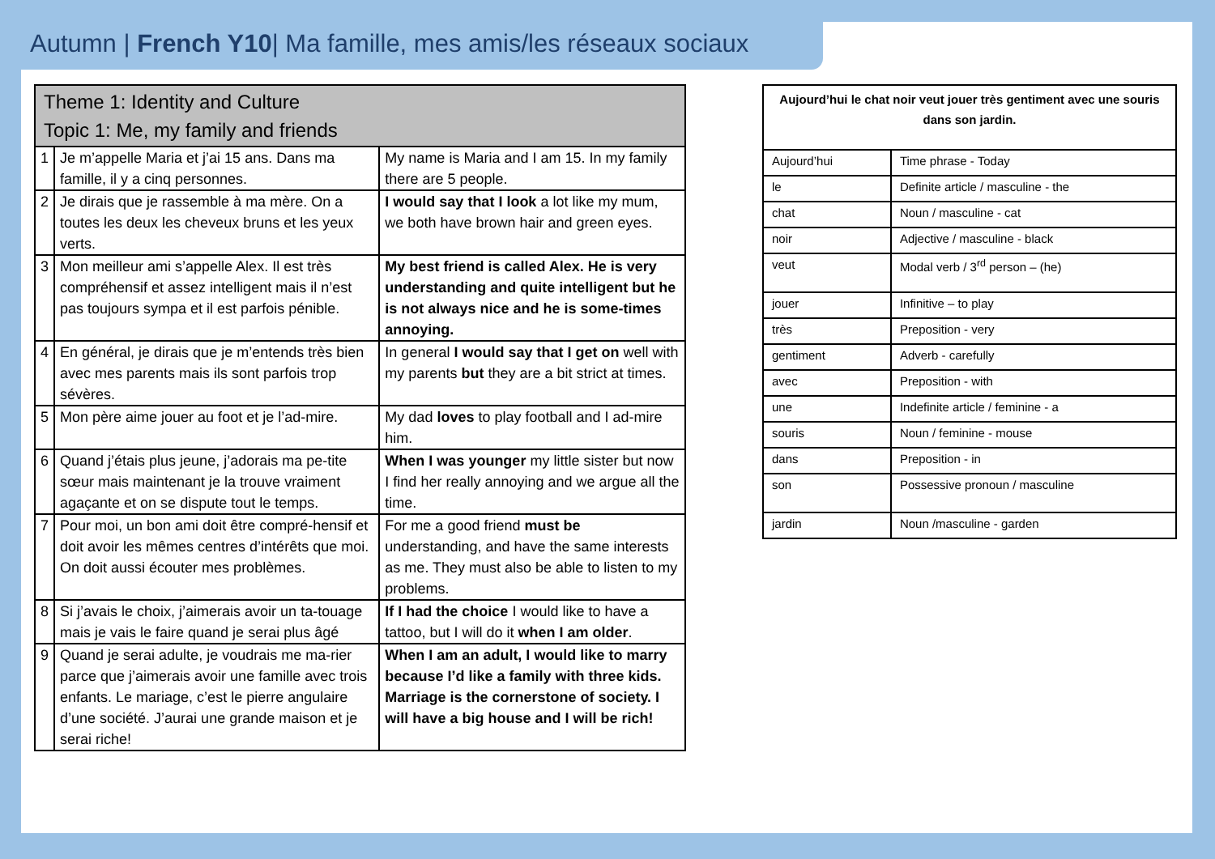Autumn | French Y10| Ma famille, mes amis/les réseaux sociaux
| Theme 1: Identity and Culture Topic 1: Me, my family and friends | | |
| 1 | Je m’appelle Maria et j’ai 15 ans. Dans ma famille, il y a cinq personnes. | My name is Maria and I am 15. In my family there are 5 people. |
| 2 | Je dirais que je rassemble à ma mère. On a toutes les deux les cheveux bruns et les yeux verts. | I would say that I look a lot like my mum, we both have brown hair and green eyes. |
| 3 | Mon meilleur ami s’appelle Alex. Il est très compréhensif et assez intelligent mais il n’est pas toujours sympa et il est parfois pénible. | My best friend is called Alex. He is very understanding and quite intelligent but he is not always nice and he is some-times annoying. |
| 4 | En général, je dirais que je m’entends très bien avec mes parents mais ils sont parfois trop sévères. | In general I would say that I get on well with my parents but they are a bit strict at times. |
| 5 | Mon père aime jouer au foot et je l’ad-mire. | My dad loves to play football and I ad-mire him. |
| 6 | Quand j’étais plus jeune, j’adorais ma pe-tite sœur mais maintenant je la trouve vraiment agaçante et on se dispute tout le temps. | When I was younger my little sister but now I find her really annoying and we argue all the time. |
| 7 | Pour moi, un bon ami doit être compré-hensif et doit avoir les mêmes centres d’intérêts que moi. On doit aussi écouter mes problèmes. | For me a good friend must be understanding, and have the same interests as me. They must also be able to listen to my problems. |
| 8 | Si j’avais le choix, j’aimerais avoir un ta-touage mais je vais le faire quand je serai plus âgé | If I had the choice I would like to have a tattoo, but I will do it when I am older . |
| 9 | Quand je serai adulte, je voudrais me ma-rier parce que j’aimerais avoir une famille avec trois enfants. Le mariage, c’est le pierre angulaire d’une société. J’aurai une grande maison et je serai riche! | When I am an adult, I would like to marry because I’d like a family with three kids. Marriage is the cornerstone of society. I will have a big house and I will be rich! |
| Aujourd’hui le chat noir veut jouer très gentiment avec une souris dans son jardin. | |
| Aujourd’hui | Time phrase - Today |
| le | Definite article / masculine - the |
| chat | Noun / masculine - cat |
| noir | Adjective / masculine - black |
| veut | Modal verb / 3<sup>rd</sup> person – (he) |
| jouer | Infinitive – to play |
| très | Preposition - very |
| gentiment | Adverb - carefully |
| avec | Preposition - with |
| une | Indefinite article / feminine - a |
| souris | Noun / feminine - mouse |
| dans | Preposition - in |
| son | Possessive pronoun / masculine |
| jardin | Noun /masculine - garden |